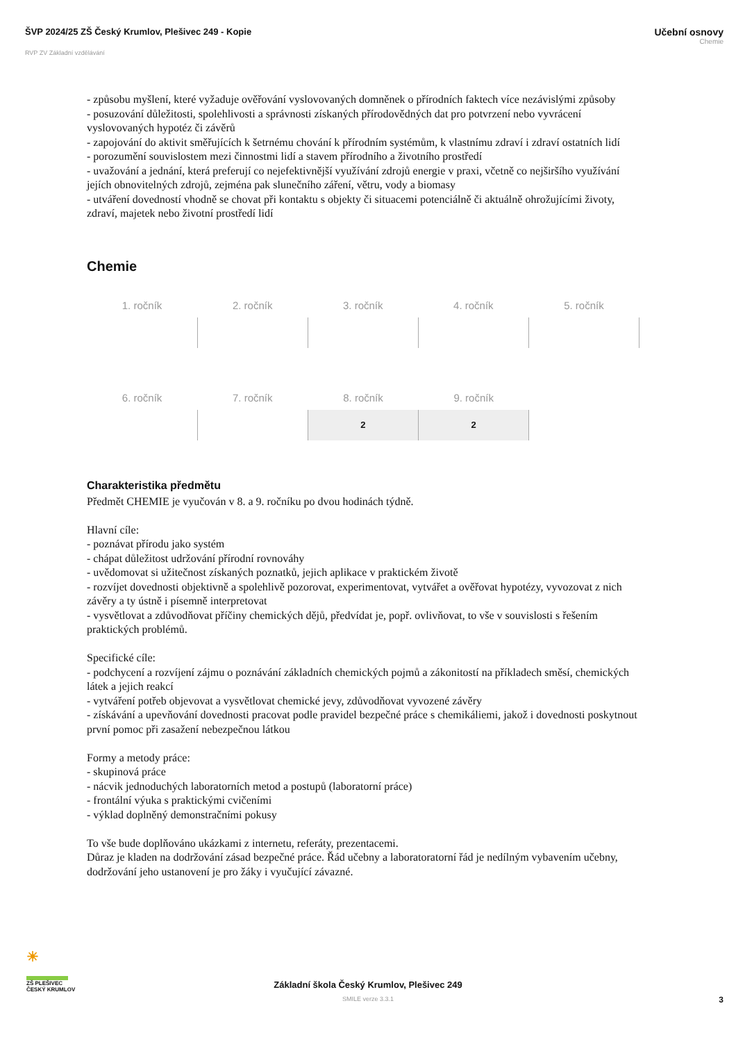ŠVP 2024/25 ZŠ Český Krumlov, Plešivec 249 - Kopie
RVP ZV Základní vzdělávání
Učební osnovy
Chemie
- způsobu myšlení, které vyžaduje ověřování vyslovovaných domněnek o přírodních faktech více nezávislými způsoby
- posuzování důležitosti, spolehlivosti a správnosti získaných přírodovědných dat pro potvrzení nebo vyvrácení vyslovovaných hypotéz či závěrů
- zapojování do aktivit směřujících k šetrnému chování k přírodním systémům, k vlastnímu zdraví i zdraví ostatních lidí
- porozumění souvislostem mezi činnostmi lidí a stavem přírodního a životního prostředí
- uvažování a jednání, která preferují co nejefektivnější využívání zdrojů energie v praxi, včetně co nejširšího využívání jejích obnovitelných zdrojů, zejména pak slunečního záření, větru, vody a biomasy
- utváření dovedností vhodně se chovat při kontaktu s objekty či situacemi potenciálně či aktuálně ohrožujícími životy, zdraví, majetek nebo životní prostředí lidí
Chemie
| 1. ročník | 2. ročník | 3. ročník | 4. ročník | 5. ročník |
| --- | --- | --- | --- | --- |
| 6. ročník | 7. ročník | 8. ročník | 9. ročník | |
| --- | --- | --- | --- | --- |
| | | 2 | 2 | |
Charakteristika předmětu
Předmět CHEMIE je vyučován v 8. a 9. ročníku po dvou hodinách týdně.
Hlavní cíle:
- poznávat přírodu jako systém
- chápat důležitost udržování přírodní rovnováhy
- uvědomovat si užitečnost získaných poznatků, jejich aplikace v praktickém životě
- rozvíjet dovednosti objektivně a spolehlivě pozorovat, experimentovat, vytvářet a ověřovat hypotézy, vyvozovat z nich závěry a ty ústně i písemně interpretovat
- vysvětlovat a zdůvodňovat příčiny chemických dějů, předvídat je, popř. ovlivňovat, to vše v souvislosti s řešením praktických problémů.
Specifické cíle:
- podchycení a rozvíjení zájmu o poznávání základních chemických pojmů a zákonitostí na příkladech směsí, chemických látek a jejich reakcí
- vytváření potřeb objevovat a vysvětlovat chemické jevy, zdůvodňovat vyvozené závěry
- získávání a upevňování dovednosti pracovat podle pravidel bezpečné práce s chemikáliemi, jakož i dovednosti poskytnout první pomoc při zasažení nebezpečnou látkou
Formy a metody práce:
- skupinová práce
- nácvik jednoduchých laboratorních metod a postupů (laboratorní práce)
- frontální výuka s praktickými cvičeními
- výklad doplněný demonstračními pokusy
To vše bude doplňováno ukázkami z internetu, referáty, prezentacemi.
Důraz je kladen na dodržování zásad bezpečné práce. Řád učebny a laboratoratorní řád je nedílným vybavením učebny, dodržování jeho ustanovení je pro žáky i vyučující závazné.
☀
ZŠ PLEŠIVEC
ČESKÝ KRUMLOV
Základní škola Český Krumlov, Plešivec 249
SMILE verze 3.3.1
3